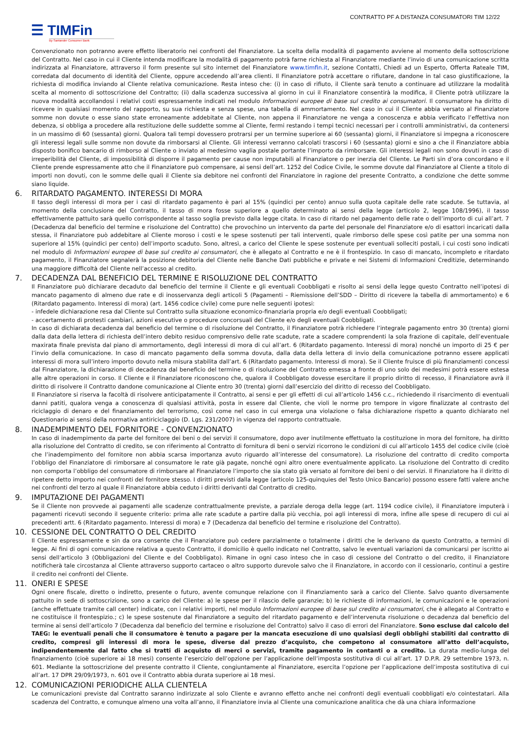CONTRATTO PF A DISTANZA CONSUMATORI TIM 12/22
☰ TIMFin
By Santander Consumer Bank
Convenzionato non potranno avere effetto liberatorio nei confronti del Finanziatore. La scelta della modalità di pagamento avviene al momento della sottoscrizione del Contratto. Nel caso in cui il Cliente intenda modificare la modalità di pagamento potrà farne richiesta al Finanziatore mediante l’invio di una comunicazione scritta indirizzata al Finanziatore, attraverso il form presente sul sito internet del Finanziatore www.timfin.it, sezione Contatti, Chiedi ad un Esperto, Offerta Rateale TIM, corredata dal documento di identità del Cliente, oppure accedendo all’area clienti. Il Finanziatore potrà accettare o rifiutare, dandone in tal caso giustificazione, la richiesta di modifica inviando al Cliente relativa comunicazione. Resta inteso che: (i) in caso di rifiuto, il Cliente sarà tenuto a continuare ad utilizzare la modalità scelta al momento di sottoscrizione del Contratto; (ii) dalla scadenza successiva al giorno in cui il Finanziatore consentirà la modifica, il Cliente potrà utilizzare la nuova modalità accollandosi i relativi costi espressamente indicati nel modulo Informazioni europee di base sul credito ai consumatori. Il consumatore ha diritto di ricevere in qualsiasi momento del rapporto, su sua richiesta e senza spese, una tabella di ammortamento. Nel caso in cui il Cliente abbia versato al Finanziatore somme non dovute o esse siano state erroneamente addebitate al Cliente, non appena il Finanziatore ne venga a conoscenza e abbia verificato l’effettiva non debenza, si obbliga a procedere alla restituzione delle suddette somme al Cliente, fermi restando i tempi tecnici necessari per i controlli amministrativi, da contenersi in un massimo di 60 (sessanta) giorni. Qualora tali tempi dovessero protrarsi per un termine superiore ai 60 (sessanta) giorni, il Finanziatore si impegna a riconoscere gli interessi legali sulle somme non dovute da rimborsarsi al Cliente. Gli interessi verranno calcolati trascorsi i 60 (sessanta) giorni e sino a che il Finanziatore abbia disposto bonifico bancario di rimborso al Cliente o inviato al medesimo vaglia postale portante l’importo da rimborsare. Gli interessi legali non sono dovuti in caso di irreperibilità del Cliente, di impossibilità di disporre il pagamento per cause non imputabili al Finanziatore o per inerzia del Cliente. Le Parti sin d’ora concordano e il Cliente prende espressamente atto che il Finanziatore può compensare, ai sensi dell’art. 1252 del Codice Civile, le somme dovute dal Finanziatore al Cliente a titolo di importi non dovuti, con le somme delle quali il Cliente sia debitore nei confronti del Finanziatore in ragione del presente Contratto, a condizione che dette somme siano liquide.
6. RITARDATO PAGAMENTO. INTERESSI DI MORA
Il tasso degli interessi di mora per i casi di ritardato pagamento è pari al 15% (quindici per cento) annuo sulla quota capitale delle rate scadute. Se tuttavia, al momento della conclusione del Contratto, il tasso di mora fosse superiore a quello determinato ai sensi della legge (articolo 2, legge 108/1996), il tasso effettivamente pattuito sarà quello corrispondente al tasso soglia previsto dalla legge citata. In caso di ritardo nel pagamento delle rate o dell’importo di cui all’art. 7 (Decadenza dal beneficio del termine e risoluzione del Contratto) che provochino un intervento da parte del personale del Finanziatore e/o di esattori incaricati dalla stessa, il Finanziatore può addebitare al Cliente moroso i costi e le spese sostenuti per tali interventi, quale rimborso delle spese così patite per una somma non superiore al 15% (quindici per cento) dell’importo scaduto. Sono, altresì, a carico del Cliente le spese sostenute per eventuali solleciti postali, i cui costi sono indicati nel modulo di Informazioni europee di base sul credito ai consumatori, che è allegato al Contratto e ne è il frontespizio. In caso di mancato, incompleto e ritardato pagamento, il Finanziatore segnalerà la posizione debitoria del Cliente nelle Banche Dati pubbliche e private e nei Sistemi di Informazioni Creditizie, determinando una maggiore difficoltà del Cliente nell’accesso al credito.
7. DECADENZA DAL BENEFICIO DEL TERMINE E RISOLUZIONE DEL CONTRATTO
Il Finanziatore può dichiarare decaduto dal beneficio del termine il Cliente e gli eventuali Coobbligati e risolto ai sensi della legge questo Contratto nell’ipotesi di mancato pagamento di almeno due rate e di inosservanza degli articoli 5 (Pagamenti – Riemissione dell’SDD – Diritto di ricevere la tabella di ammortamento) e 6 (Ritardato pagamento. Interessi di mora) (art. 1456 codice civile) come pure nelle seguenti ipotesi:
- infedele dichiarazione resa dal Cliente sul Contratto sulla situazione economico-finanziaria propria e/o degli eventuali Coobbligati;
- accertamento di protesti cambiari, azioni esecutive o procedure concorsuali del Cliente e/o degli eventuali Coobbligati.
In caso di dichiarata decadenza dal beneficio del termine o di risoluzione del Contratto, il Finanziatore potrà richiedere l’integrale pagamento entro 30 (trenta) giorni dalla data della lettera di richiesta dell’intero debito residuo comprensivo delle rate scadute, rate a scadere comprendenti la sola frazione di capitale, dell’eventuale maxirata finale prevista dal piano di ammortamento, degli interessi di mora di cui all’art. 6 (Ritardato pagamento. Interessi di mora) nonché un importo di 25 € per l’invio della comunicazione. In caso di mancato pagamento della somma dovuta, dalla data della lettera di invio della comunicazione potranno essere applicati interessi di mora sull’intero importo dovuto nella misura stabilita dall’art. 6 (Ritardato pagamento. Interessi di mora). Se il Cliente fruisce di più finanziamenti concessi dal Finanziatore, la dichiarazione di decadenza dal beneficio del termine o di risoluzione del Contratto emessa a fronte di uno solo dei medesimi potrà essere estesa alle altre operazioni in corso. Il Cliente e il Finanziatore riconoscono che, qualora il Coobbligato dovesse esercitare il proprio diritto di recesso, il Finanziatore avrà il diritto di risolvere il Contratto dandone comunicazione al Cliente entro 30 (trenta) giorni dall’esercizio del diritto di recesso del Coobbligato.
Il Finanziatore si riserva la facoltà di risolvere anticipatamente il Contratto, ai sensi e per gli effetti di cui all’articolo 1456 c.c., richiedendo il risarcimento di eventuali danni patiti, qualora venga a conoscenza di qualsiasi attività, posta in essere dal Cliente, che violi le norme pro tempore in vigore finalizzate al contrasto del riciclaggio di denaro e del finanziamento del terrorismo, così come nel caso in cui emerga una violazione o falsa dichiarazione rispetto a quanto dichiarato nel Questionario ai sensi della normativa antiriciclaggio (D. Lgs. 231/2007) in vigenza del rapporto contrattuale.
8. INADEMPIMENTO DEL FORNITORE - CONVENZIONATO
In caso di inadempimento da parte del fornitore dei beni o dei servizi il consumatore, dopo aver inutilmente effettuato la costituzione in mora del fornitore, ha diritto alla risoluzione del Contratto di credito, se con riferimento al Contratto di fornitura di beni o servizi ricorrono le condizioni di cui all’articolo 1455 del codice civile (cioè che l’inadempimento del fornitore non abbia scarsa importanza avuto riguardo all’interesse del consumatore). La risoluzione del contratto di credito comporta l’obbligo del Finanziatore di rimborsare al consumatore le rate già pagate, nonché ogni altro onere eventualmente applicato. La risoluzione del Contratto di credito non comporta l’obbligo del consumatore di rimborsare al Finanziatore l’importo che sia stato già versato al fornitore dei beni o dei servizi. Il Finanziatore ha il diritto di ripetere detto importo nei confronti del fornitore stesso. I diritti previsti dalla legge (articolo 125-quinquies del Testo Unico Bancario) possono essere fatti valere anche nei confronti del terzo al quale il Finanziatore abbia ceduto i diritti derivanti dal Contratto di credito.
9. IMPUTAZIONE DEI PAGAMENTI
Se il Cliente non provvede ai pagamenti alle scadenze contrattualmente previste, a parziale deroga della legge (art. 1194 codice civile), il Finanziatore imputerà i pagamenti ricevuti secondo il seguente criterio: prima alle rate scadute a partire dalla più vecchia, poi agli interessi di mora, infine alle spese di recupero di cui ai precedenti artt. 6 (Ritardato pagamento. Interessi di mora) e 7 (Decadenza dal beneficio del termine e risoluzione del Contratto).
10. CESSIONE DEL CONTRATTO O DEL CREDITO
Il Cliente espressamente e sin da ora consente che il Finanziatore può cedere parzialmente o totalmente i diritti che le derivano da questo Contratto, a termini di legge. Ai fini di ogni comunicazione relativa a questo Contratto, il domicilio è quello indicato nel Contratto, salvo le eventuali variazioni da comunicarsi per iscritto ai sensi dell’articolo 3 (Obbligazioni del Cliente e del Coobbligato). Rimane in ogni caso inteso che in caso di cessione del Contratto o del credito, il Finanziatore notificherà tale circostanza al Cliente attraverso supporto cartaceo o altro supporto durevole salvo che il Finanziatore, in accordo con il cessionario, continui a gestire il credito nei confronti del Cliente.
11. ONERI E SPESE
Ogni onere fiscale, diretto o indiretto, presente o futuro, avente comunque relazione con il Finanziamento sarà a carico del Cliente. Salvo quanto diversamente pattuito in sede di sottoscrizione, sono a carico del Cliente: a) le spese per il rilascio delle garanzie; b) le richieste di informazioni, le comunicazioni e le operazioni (anche effettuate tramite call center) indicate, con i relativi importi, nel modulo Informazioni europee di base sul credito ai consumatori, che è allegato al Contratto e ne costituisce il frontespizio.; c) le spese sostenute dal Finanziatore a seguito del ritardato pagamento e dell’intervenuta risoluzione o decadenza dal beneficio del termine ai sensi dell’articolo 7 (Decadenza dal beneficio del termine e risoluzione del Contratto) salvo il caso di errori del Finanziatore. Sono escluse dal calcolo del TAEG: le eventuali penali che il consumatore è tenuto a pagare per la mancata esecuzione di uno qualsiasi degli obblighi stabiliti dal contratto di credito, compresi gli interessi di mora le spese, diverse dal prezzo d’acquisto, che competono al consumatore all’atto dell’acquisto, indipendentemente dal fatto che si tratti di acquisto di merci o servizi, tramite pagamento in contanti o a credito. La durata medio-lunga del finanziamento (cioè superiore ai 18 mesi) consente l’esercizio dell’opzione per l’applicazione dell’imposta sostitutiva di cui all’art. 17 D.P.R. 29 settembre 1973, n. 601. Mediante la sottoscrizione del presente contratto il Cliente, congiuntamente al Finanziatore, esercita l’opzione per l’applicazione dell’imposta sostitutiva di cui all’art. 17 DPR 29/09/1973, n. 601 ove il Contratto abbia durata superiore ai 18 mesi.
12. COMUNICAZIONI PERIODICHE ALLA CLIENTELA
Le comunicazioni previste dal Contratto saranno indirizzate al solo Cliente e avranno effetto anche nei confronti degli eventuali coobbligati e/o cointestatari. Alla scadenza del Contratto, e comunque almeno una volta all’anno, il Finanziatore invia al Cliente una comunicazione analitica che dà una chiara informazione